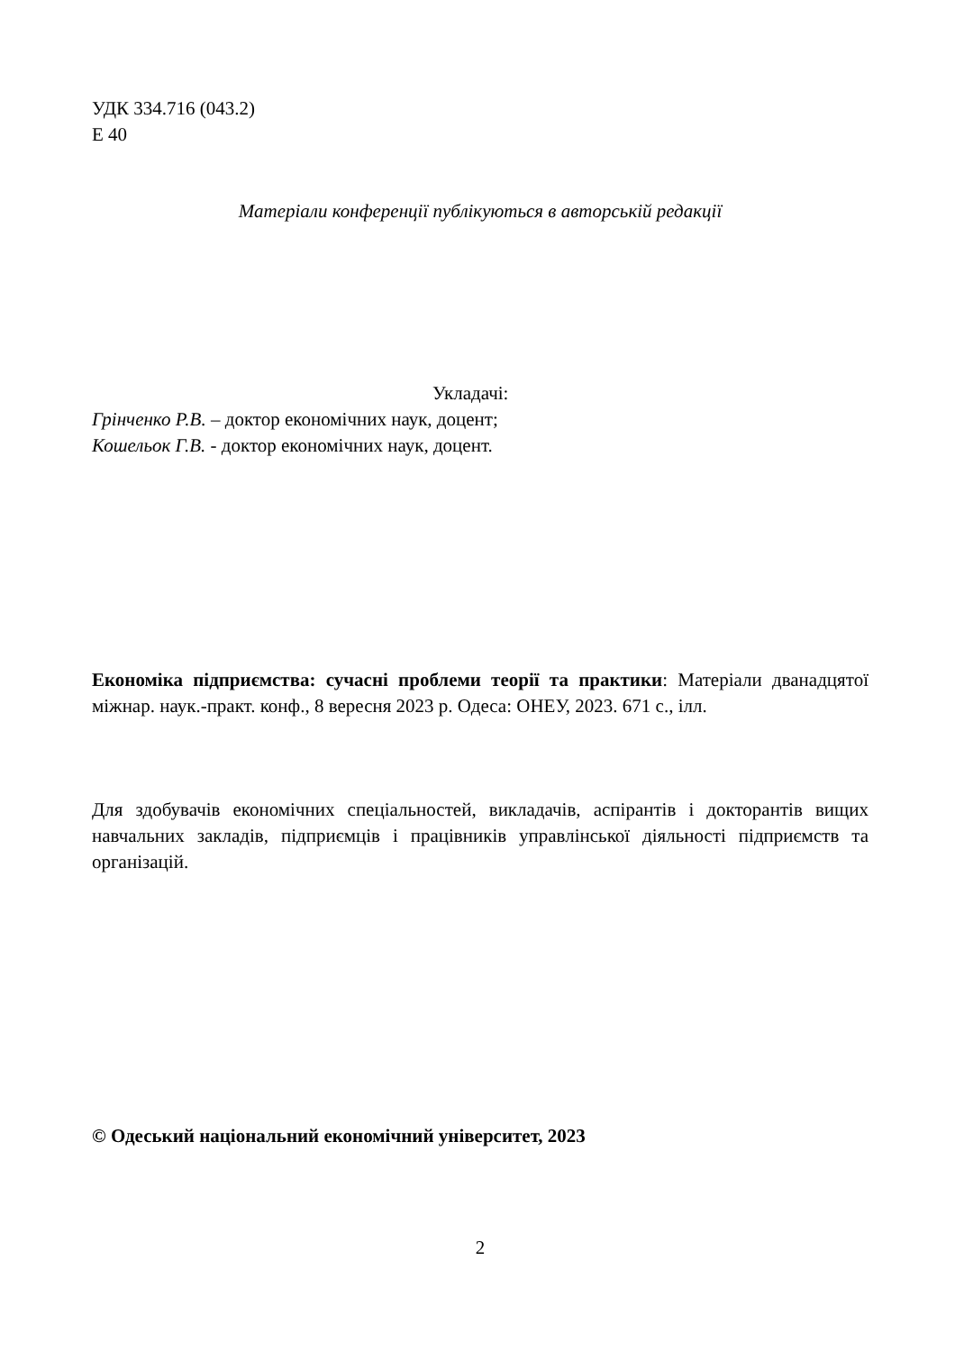УДК 334.716 (043.2)
Е 40
Матеріали конференції публікуються в авторській редакції
Укладачі:
Грінченко Р.В. – доктор економічних наук, доцент;
Кошельок Г.В. - доктор економічних наук, доцент.
Економіка підприємства: сучасні проблеми теорії та практики: Матеріали дванадцятої міжнар. наук.-практ. конф., 8 вересня 2023 р. Одеса: ОНЕУ, 2023. 671 с., ілл.
Для здобувачів економічних спеціальностей, викладачів, аспірантів і докторантів вищих навчальних закладів, підприємців і працівників управлінської діяльності підприємств та організацій.
© Одеський національний економічний університет, 2023
2